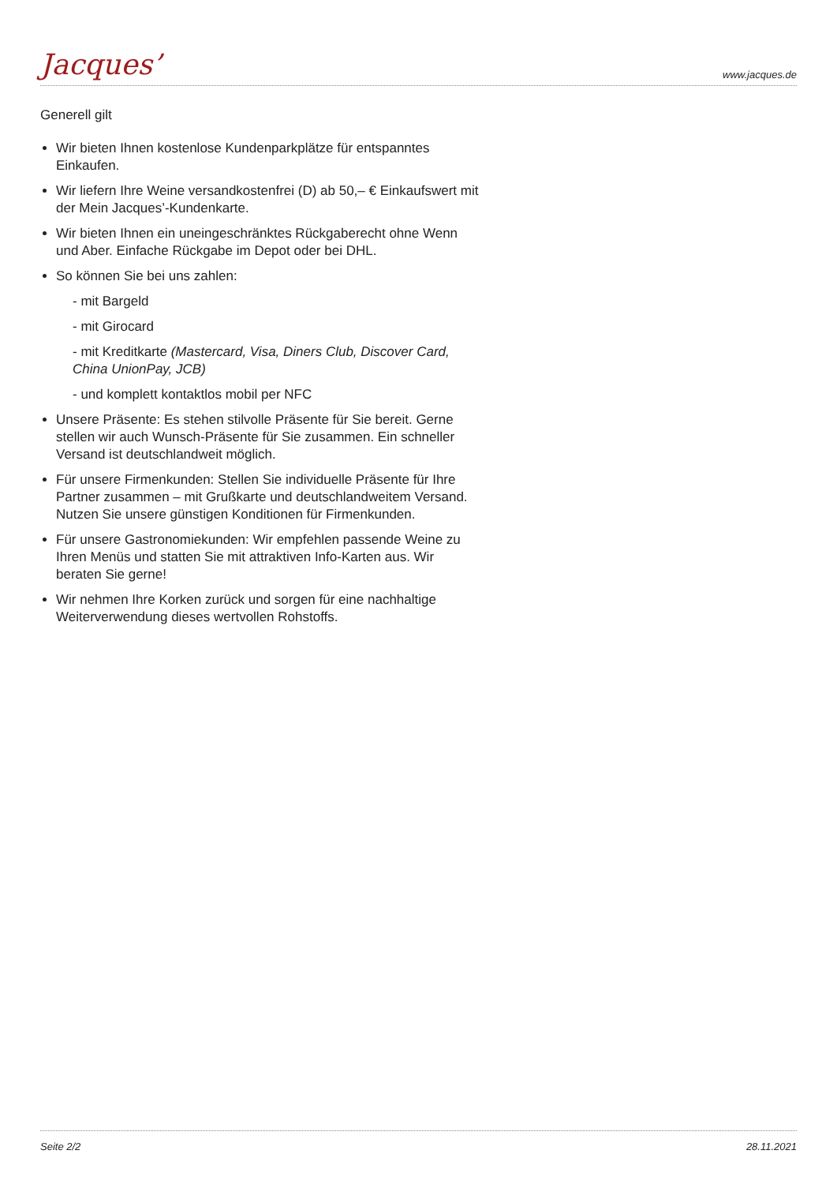Jacques’ www.jacques.de
Generell gilt
Wir bieten Ihnen kostenlose Kundenparkplätze für entspanntes Einkaufen.
Wir liefern Ihre Weine versandkostenfrei (D) ab 50,– € Einkaufswert mit der Mein Jacques’-Kundenkarte.
Wir bieten Ihnen ein uneingeschränktes Rückgaberecht ohne Wenn und Aber. Einfache Rückgabe im Depot oder bei DHL.
So können Sie bei uns zahlen:
- mit Bargeld
- mit Girocard
- mit Kreditkarte (Mastercard, Visa, Diners Club, Discover Card, China UnionPay, JCB)
- und komplett kontaktlos mobil per NFC
Unsere Präsente: Es stehen stilvolle Präsente für Sie bereit. Gerne stellen wir auch Wunsch-Präsente für Sie zusammen. Ein schneller Versand ist deutschlandweit möglich.
Für unsere Firmenkunden: Stellen Sie individuelle Präsente für Ihre Partner zusammen – mit Grußkarte und deutschlandweitem Versand. Nutzen Sie unsere günstigen Konditionen für Firmenkunden.
Für unsere Gastronomiekunden: Wir empfehlen passende Weine zu Ihren Menüs und statten Sie mit attraktiven Info-Karten aus. Wir beraten Sie gerne!
Wir nehmen Ihre Korken zurück und sorgen für eine nachhaltige Weiterverwendung dieses wertvollen Rohstoffs.
Seite 2/2 28.11.2021